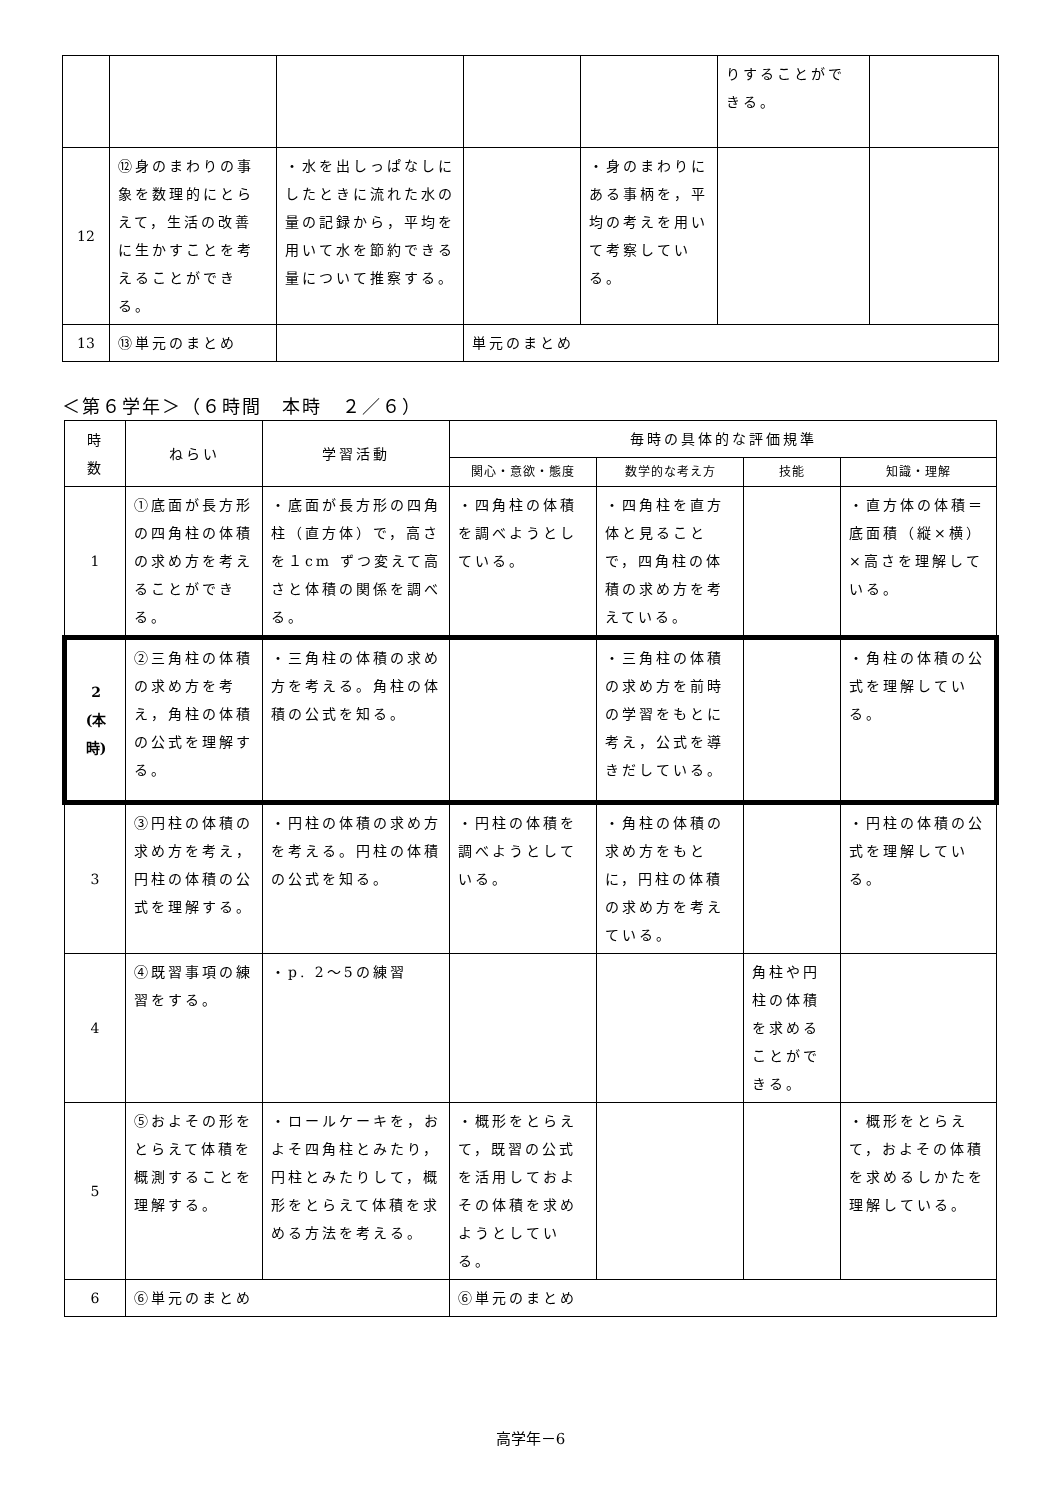| | | | | | りすることができる。 | |
| 12 | ⑫身のまわりの事象を数理的にとらえて，生活の改善に生かすことを考えることができる。 | ・水を出しっぱなしにしたときに流れた水の量の記録から，平均を用いて水を節約できる量について推察する。 | | ・身のまわりにある事柄を，平均の考えを用いて考察している。 | | |
| 13 | ⑬単元のまとめ | | 単元のまとめ | | | |
＜第６学年＞（６時間　本時　２／６）
| 時 数 | ねらい | 学習活動 | 毎時の具体的な評価規準 | | | |
| --- | --- | --- | --- | --- | --- | --- |
| | | | 関心・意欲・態度 | 数学的な考え方 | 技能 | 知識・理解 |
| 1 | ①底面が長方形の四角柱の体積の求め方を考えることができる。 | ・底面が長方形の四角柱（直方体）で，高さを１cm ずつ変えて高さと体積の関係を調べる。 | ・四角柱の体積を調べようとしている。 | ・四角柱を直方体と見ることで，四角柱の体積の求め方を考えている。 | | ・直方体の体積＝底面積（縦×横）×高さを理解している。 |
| 2 (本 時) | ②三角柱の体積の求め方を考え，角柱の体積の公式を理解する。 | ・三角柱の体積の求め方を考える。角柱の体積の公式を知る。 | | ・三角柱の体積の求め方を前時の学習をもとに考え，公式を導きだしている。 | | ・角柱の体積の公式を理解している。 |
| 3 | ③円柱の体積の求め方を考え，円柱の体積の公式を理解する。 | ・円柱の体積の求め方を考える。円柱の体積の公式を知る。 | ・円柱の体積を調べようとしている。 | ・角柱の体積の求め方をもとに，円柱の体積の求め方を考えている。 | | ・円柱の体積の公式を理解している。 |
| 4 | ④既習事項の練習をする。 | ・p. 2～5の練習 | | | 角柱や円柱の体積を求めることができる。 | |
| 5 | ⑤およその形をとらえて体積を概測することを理解する。 | ・ロールケーキを，およそ四角柱とみたり，円柱とみたりして，概形をとらえて体積を求める方法を考える。 | ・概形をとらえて，既習の公式を活用しておよその体積を求めようとしている。 | | | ・概形をとらえて，およその体積を求めるしかたを理解している。 |
| 6 | ⑥単元のまとめ | | ⑥単元のまとめ | | | |
高学年－6